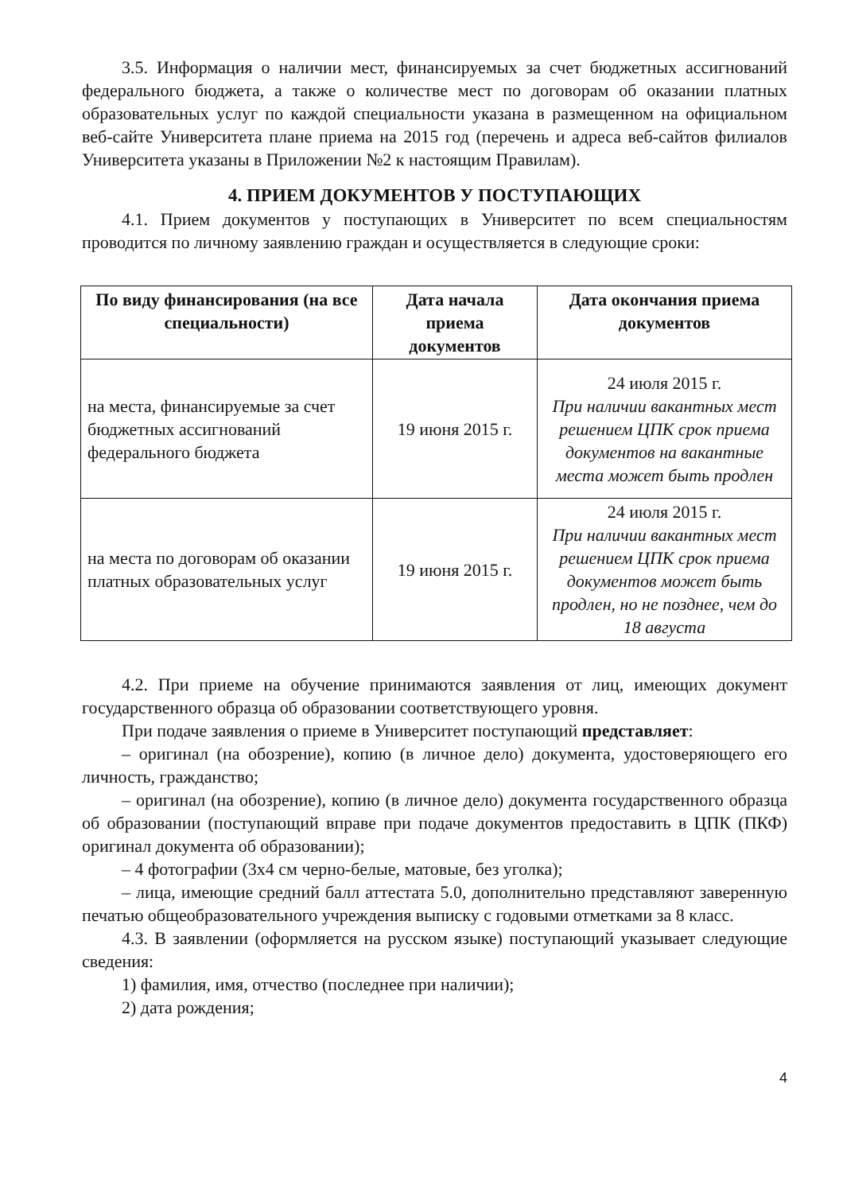3.5. Информация о наличии мест, финансируемых за счет бюджетных ассигнований федерального бюджета, а также о количестве мест по договорам об оказании платных образовательных услуг по каждой специальности указана в размещенном на официальном веб-сайте Университета плане приема на 2015 год (перечень и адреса веб-сайтов филиалов Университета указаны в Приложении №2 к настоящим Правилам).
4. ПРИЕМ ДОКУМЕНТОВ У ПОСТУПАЮЩИХ
4.1. Прием документов у поступающих в Университет по всем специальностям проводится по личному заявлению граждан и осуществляется в следующие сроки:
| По виду финансирования (на все специальности) | Дата начала приема документов | Дата окончания приема документов |
| --- | --- | --- |
| на места, финансируемые за счет бюджетных ассигнований федерального бюджета | 19 июня 2015 г. | 24 июля 2015 г. При наличии вакантных мест решением ЦПК срок приема документов на вакантные места может быть продлен |
| на места по договорам об оказании платных образовательных услуг | 19 июня 2015 г. | 24 июля 2015 г. При наличии вакантных мест решением ЦПК срок приема документов может быть продлен, но не позднее, чем до 18 августа |
4.2. При приеме на обучение принимаются заявления от лиц, имеющих документ государственного образца об образовании соответствующего уровня.
При подаче заявления о приеме в Университет поступающий представляет:
– оригинал (на обозрение), копию (в личное дело) документа, удостоверяющего его личность, гражданство;
– оригинал (на обозрение), копию (в личное дело) документа государственного образца об образовании (поступающий вправе при подаче документов предоставить в ЦПК (ПКФ) оригинал документа об образовании);
– 4 фотографии (3х4 см черно-белые, матовые, без уголка);
– лица, имеющие средний балл аттестата 5.0, дополнительно представляют заверенную печатью общеобразовательного учреждения выписку с годовыми отметками за 8 класс.
4.3. В заявлении (оформляется на русском языке) поступающий указывает следующие сведения:
1) фамилия, имя, отчество (последнее при наличии);
2) дата рождения;
4